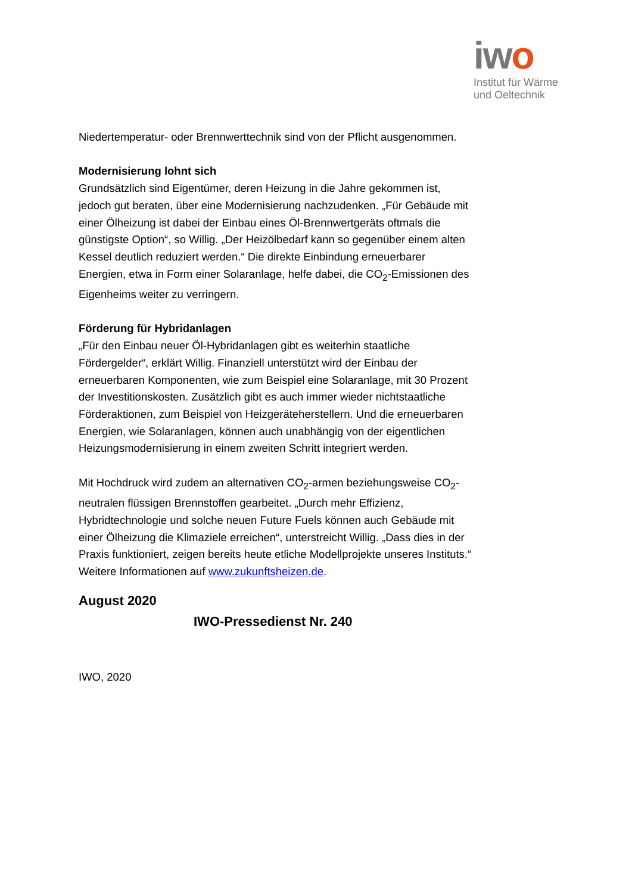iwo
Institut für Wärme
und Oeltechnik
Niedertemperatur- oder Brennwerttechnik sind von der Pflicht ausgenommen.
Modernisierung lohnt sich
Grundsätzlich sind Eigentümer, deren Heizung in die Jahre gekommen ist, jedoch gut beraten, über eine Modernisierung nachzudenken. „Für Gebäude mit einer Ölheizung ist dabei der Einbau eines Öl-Brennwertgeräts oftmals die günstigste Option“, so Willig. „Der Heizölbedarf kann so gegenüber einem alten Kessel deutlich reduziert werden.“ Die direkte Einbindung erneuerbarer Energien, etwa in Form einer Solaranlage, helfe dabei, die CO<sub>2</sub>-Emissionen des Eigenheims weiter zu verringern.
Förderung für Hybridanlagen
„Für den Einbau neuer Öl-Hybridanlagen gibt es weiterhin staatliche Fördergelder“, erklärt Willig. Finanziell unterstützt wird der Einbau der erneuerbaren Komponenten, wie zum Beispiel eine Solaranlage, mit 30 Prozent der Investitionskosten. Zusätzlich gibt es auch immer wieder nichtstaatliche Förderaktionen, zum Beispiel von Heizgeräteherstellern. Und die erneuerbaren Energien, wie Solaranlagen, können auch unabhängig von der eigentlichen Heizungsmodernisierung in einem zweiten Schritt integriert werden.
Mit Hochdruck wird zudem an alternativen CO<sub>2</sub>-armen beziehungsweise CO<sub>2</sub>-neutralen flüssigen Brennstoffen gearbeitet. „Durch mehr Effizienz, Hybridtechnologie und solche neuen Future Fuels können auch Gebäude mit einer Ölheizung die Klimaziele erreichen“, unterstreicht Willig. „Dass dies in der Praxis funktioniert, zeigen bereits heute etliche Modellprojekte unseres Instituts.“ Weitere Informationen auf www.zukunftsheizen.de.
August 2020
IWO-Pressedienst Nr. 240
IWO, 2020